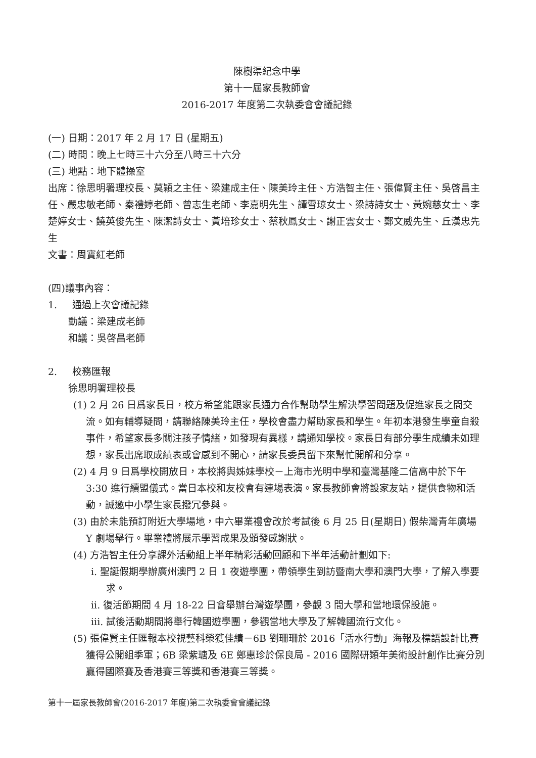陳樹渠紀念中學
第十一屆家長教師會
2016-2017 年度第二次執委會會議記錄
(一) 日期：2017 年 2 月 17 日 (星期五)
(二) 時間：晚上七時三十六分至八時三十六分
(三) 地點：地下體操室
出席：徐思明署理校長、莫穎之主任、梁建成主任、陳美玲主任、方浩智主任、張偉賢主任、吳啓昌主任、嚴忠敏老師、秦禮婷老師、曾志生老師、李嘉明先生、譚雪琼女士、梁詩詩女士、黃婉慈女士、李楚婷女士、饒英俊先生、陳潔詩女士、黃培珍女士、蔡秋鳳女士、謝正雲女士、鄭文威先生、丘漢忠先生
文書：周寶紅老師
(四)議事內容：
1. 通過上次會議記錄
動議：梁建成老師
和議：吳啓昌老師
2. 校務匯報
徐思明署理校長
(1) 2 月 26 日爲家長日，校方希望能跟家長通力合作幫助學生解決學習問題及促進家長之間交流。如有輔導疑問，請聯絡陳美玲主任，學校會盡力幫助家長和學生。年初本港發生學童自殺事件，希望家長多關注孩子情緒，如發現有異樣，請通知學校。家長日有部分學生成績未如理想，家長出席取成績表或會感到不開心，請家長委員留下來幫忙開解和分享。
(2) 4 月 9 日爲學校開放日，本校將與姊妹學校－上海市光明中學和臺灣基隆二信高中於下午 3:30 進行續盟儀式。當日本校和友校會有連場表演。家長教師會將設家友站，提供食物和活動，誠邀中小學生家長撥冗參與。
(3) 由於未能預訂附近大學場地，中六畢業禮會改於考試後 6 月 25 日(星期日) 假柴灣青年廣場 Y 劇場舉行。畢業禮將展示學習成果及頒發感謝狀。
(4) 方浩智主任分享課外活動組上半年精彩活動回顧和下半年活動計劃如下:
i. 聖誕假期學辦廣州澳門 2 日 1 夜遊學團，帶領學生到訪暨南大學和澳門大學，了解入學要求。
ii. 復活節期間 4 月 18-22 日會舉辦台灣遊學團，參觀 3 間大學和當地環保設施。
iii. 試後活動期間將舉行韓國遊學團，參觀當地大學及了解韓國流行文化。
(5) 張偉賢主任匯報本校視藝科榮獲佳績－6B 劉珊珊於 2016「活水行動」海報及標語設計比賽獲得公開組季軍；6B 梁紫瑭及 6E 鄭惠珍於保良局 - 2016 國際研類年美術設計創作比賽分別贏得國際賽及香港賽三等獎和香港賽三等獎。
第十一屆家長教師會(2016-2017 年度)第二次執委會會議記錄